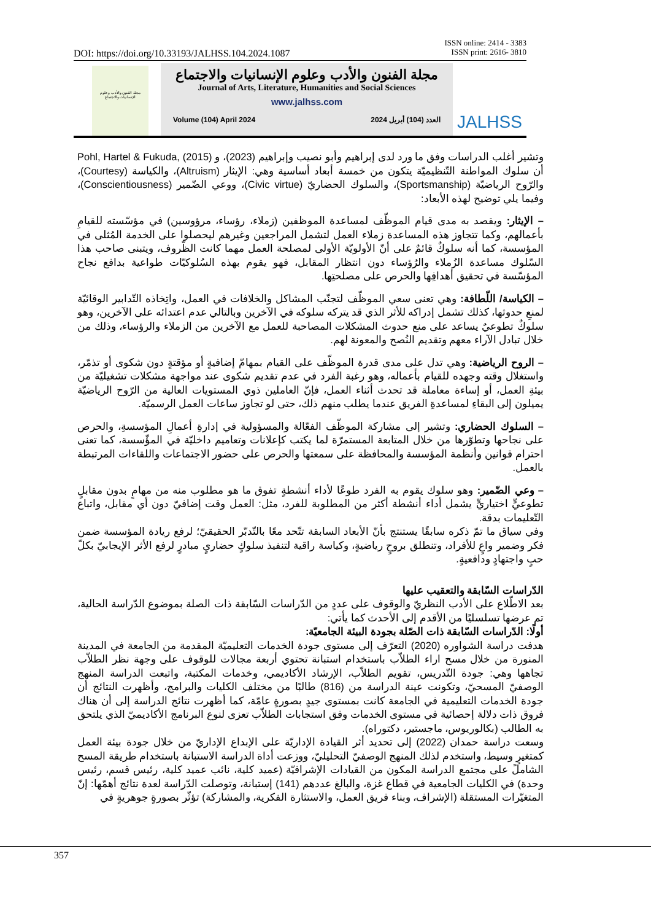ISSN online: 2414 - 3383
ISSN print: 2616- 3810
DOI: https://doi.org/10.33193/JALHSS.104.2024.1087
مجلة الفنون والأدب وعلوم الإنسانيات والاجتماع
مجلة الفنون والأدب وعلوم الإنسانيات والاجتماع
Journal of Arts, Literature, Humanities and Social Sciences
www.jalhss.com
Volume (104) April 2024 العدد (104) أبريل 2024
JALHSS
وتشير أغلب الدراسات وفق ما ورد لدى إبراهيم وأبو نصيب وإبراهيم (2023)، و Pohl, Hartel & Fukuda, (2015) أن سلوك المواطنة التّنظيميّة يتكون من خمسة أبعاد أساسية وهي: الإيثار (Altruism)، والكياسة (Courtesy)، والرّوح الرياضيّة (Sportsmanship)، والسلوك الحضاريّ (Civic virtue)، ووعي الضّمير (Conscientiousness)، وفيما يلي توضيح لهذه الأبعاد:
– الإيثار: ويقصد به مدى قيام الموظّف لمساعدة الموظفين (زملاء، رؤساء، مرؤوسين) في مؤسّسته للقيامِ بأعمالهم، وكما تتجاوز هذه المساعدة زملاء العمل لتشمل المراجعين وغيرهم ليحصلوا على الخدمة المُثلى في المؤسسة، كما أنه سلوكٌ قائمٌ على أنّ الأولويّة الأولى لمصلحة العمل مهما كانت الظّروف، ويتبنى صاحب هذا السّلوك مساعدة الزُملاء والرُؤساء دون انتظار المقابل، فهو يقوم بهذه السُلوكيّات طواعية بدافع نجاح المؤسّسة في تحقيق أهدافِها والحرص على مصلحتِها.
– الكياسة/ اللّطافة: وهي تعنى سعي الموظّف لتجنّب المشاكل والخلافات في العمل، واتِخاذه التّدابير الوقائيّة لمنعِ حدوثها، كذلك تشمل إدراكه للأثر الذي قد يتركه سلوكه في الآخرين وبالتالي عدم اعتدائه على الآخرين، وهو سلوكٌ تطوعيٌ يساعد على منع حدوث المشكلات المصاحبة للعمل مع الآخرين من الزملاء والرؤساء، وذلك من خلال تبادل الآراء معهم وتقديم النُصح والمعونة لهم.
– الروح الرياضية: وهي تدل على مدى قدرة الموظّف على القيام بمهامّ إضافيةٍ أو مؤقتةٍ دون شكوى أو تذمّر، واستغلال وقته وجهده للقيام بأعماله، وهو رغبة الفرد في عدم تقديم شكوى عند مواجهة مشكلات تشغيليّة من بيئةِ العمل، أو إساءة معاملة قد تحدث أثناء العمل، فإنّ العاملين ذوي المستويات العالية من الرّوح الرياضيّة يميلون إلى البقاءِ لمساعدةِ الفريق عندما يطلب منهم ذلك، حتى لو تجاوز ساعات العمل الرسميّة.
– السلوك الحضاري: وتشير إلى مشاركة الموظّف الفعّالة والمسؤولية في إدارةِ أعمالِ المؤسسةِ، والحرص على نجاحها وتطوّرها من خلال المتابعة المستمرّة لما يكتب كإعلانات وتعاميم داخليّة في المؤّسسة، كما تعنى احترام قوانين وأنظمة المؤسسة والمحافظة على سمعتها والحرص على حضور الاجتماعات واللقاءات المرتبطة بالعمل.
– وعي الضّمير: وهو سلوك يقوم به الفرد طوعًا لأداء أنشطةٍ تفوق ما هو مطلوب منه من مهامٍ بدون مقابلٍ تطوعيٍّ اختياريٍّ يشمل أداء أنشطة أكثر من المطلوبة للفرد، مثل: العمل وقت إضافيّ دون أي مقابل، واتباع التّعليمات بدقة.
وفي سياق ما تمّ ذكره سابقًا يستنتج بأنّ الأبعاد السابقة تتّحد معًا بالتّدبّر الحقيقيّ؛ لرفع ريادة المؤسسة ضمن فكر وضمير واعٍ للأفراد، وتنطلق بروحٍ رياضيةٍ، وكياسة راقية لتنفيذ سلوكٍ حضاريٍ مبادرٍ لرفع الأثر الإيجابيّ بكلّ حبٍ واجتهادٍ ودافعيةٍ.
الدّراسات السّابقة والتعقيب عليها
بعد الاطّلاع على الأدب النظريّ والوقوف على عددٍ من الدّراسات السّابقة ذات الصلة بموضوع الدّراسة الحالية، تم عرضها تسلسليًا من الأقدم إلى الأحدث كما يأتي:
أولًا: الدّراسات السّابقة ذات الصّلة بجودة البيئة الجامعيّة:
هدفت دراسة الشواوره (2020) التعرّف إلى مستوى جودة الخدمات التعليميّة المقدمة من الجامعة في المدينة المنورة من خلال مسح اراء الطلاّب باستخدام استبانة تحتوي أربعة مجالات للوقوف على وجهة نظر الطلاّب تجاهها وهي: جودة التّدريس، تقويم الطلاّب، الإرشاد الأكاديمي، وخدمات المكتبة، واتبعت الدراسة المنهج الوصفيّ المسحيّ، وتكونت عينة الدراسة من (816) طالبًا من مختلف الكليات والبرامج، وأظهرت النتائج أن جودة الخدمات التعليمية في الجامعة كانت بمستوى جيدٍ بصورةٍ عامّة، كما أظهرت نتائج الدراسة إلى أن هناك فروق ذات دلالة إحصائية في مستوى الخدمات وفق استجابات الطلاّب تعزى لنوع البرنامج الأكاديميّ الذي يلتحق به الطالب (بكالوريوس، ماجستير، دكتوراه).
وسعت دراسة حمدان (2022) إلى تحديد أثر القيادة الإداريّة على الإبداع الإداريّ من خلال جودة بيئة العمل كمتغيرٍ وسيط، واستخدم لذلك المنهج الوصفيّ التحليليّ، ووزعت أداة الدراسة الاستبانة باستخدام طريقة المسح الشاملً على مجتمع الدراسة المكون من القيادات الإشرافيّة (عميد كلية، نائب عميد كلية، رئيس قسم، رئيس وحدة) في الكليات الجامعية في قطاع غزة، والبالغ عددهم (141) إستبانة، وتوصلت الدّراسة لعدة نتائج أهمّها: إنّ المتغيّرات المستقلة (الإشراف، وبناء فريق العمل، والاستثارة الفكرية، والمشاركة) تؤثّر بصورةٍ جوهريةٍ في
357